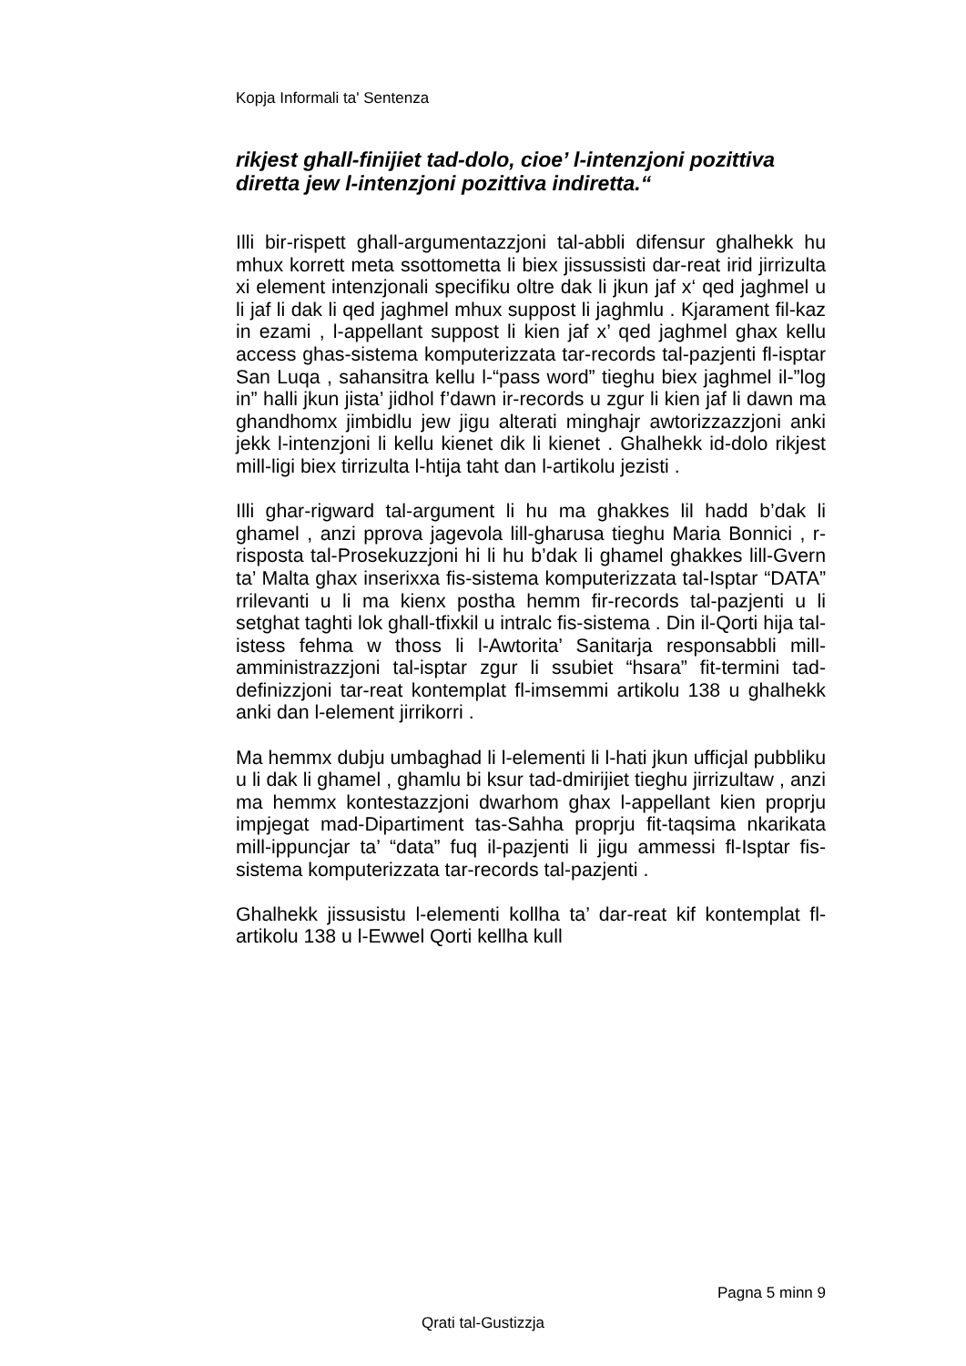Kopja Informali ta' Sentenza
rikjest ghall-finijiet tad-dolo, cioe’ l-intenzjoni pozittiva diretta jew l-intenzjoni pozittiva indiretta.“
Illi bir-rispett ghall-argumentazzjoni tal-abbli difensur ghalhekk hu mhux korrett meta ssottometta li biex jissussisti dar-reat irid jirrizulta xi element intenzjonali specifiku oltre dak li jkun jaf x‘ qed jaghmel u li jaf li dak li qed jaghmel mhux suppost li jaghmlu . Kjarament fil-kaz in ezami , l-appellant suppost li kien jaf x’ qed jaghmel ghax kellu access ghas-sistema komputerizzata tar-records tal-pazjenti fl-isptar San Luqa , sahansitra kellu l-“pass word” tieghu biex jaghmel il-”log in” halli jkun jista’ jidhol f’dawn ir-records u zgur li kien jaf li dawn ma ghandhomx jimbidlu jew jigu alterati minghajr awtorizzazzjoni anki jekk l-intenzjoni li kellu kienet dik li kienet . Ghalhekk id-dolo rikjest mill-ligi biex tirrizulta l-htija taht dan l-artikolu jezisti .
Illi ghar-rigward tal-argument li hu ma ghakkes lil hadd b’dak li ghamel , anzi pprova jagevola lill-gharusa tieghu Maria Bonnici , r-risposta tal-Prosekuzzjoni hi li hu b’dak li ghamel ghakkes lill-Gvern ta’ Malta ghax inserixxa fis-sistema komputerizzata tal-Isptar “DATA” rrilevanti u li ma kienx postha hemm fir-records tal-pazjenti u li setghat taghti lok ghall-tfixkil u intralc fis-sistema . Din il-Qorti hija tal-istess fehma w thoss li l-Awtorita’ Sanitarja responsabbli mill-amministrazzjoni tal-isptar zgur li ssubiet “hsara” fit-termini tad-definizzjoni tar-reat kontemplat fl-imsemmi artikolu 138 u ghalhekk anki dan l-element jirrikorri .
Ma hemmx dubju umbaghad li l-elementi li l-hati jkun ufficjal pubbliku u li dak li ghamel , ghamlu bi ksur tad-dmirijiet tieghu jirrizultaw , anzi ma hemmx kontestazzjoni dwarhom ghax l-appellant kien proprju impjegat mad-Dipartiment tas-Sahha proprju fit-taqsima nkarikata mill-ippuncjar ta’ “data” fuq il-pazjenti li jigu ammessi fl-Isptar fis-sistema komputerizzata tar-records tal-pazjenti .
Ghalhekk jissusistu l-elementi kollha ta’ dar-reat kif kontemplat fl-artikolu 138 u l-Ewwel Qorti kellha kull
Pagna 5 minn 9
Qrati tal-Gustizzja